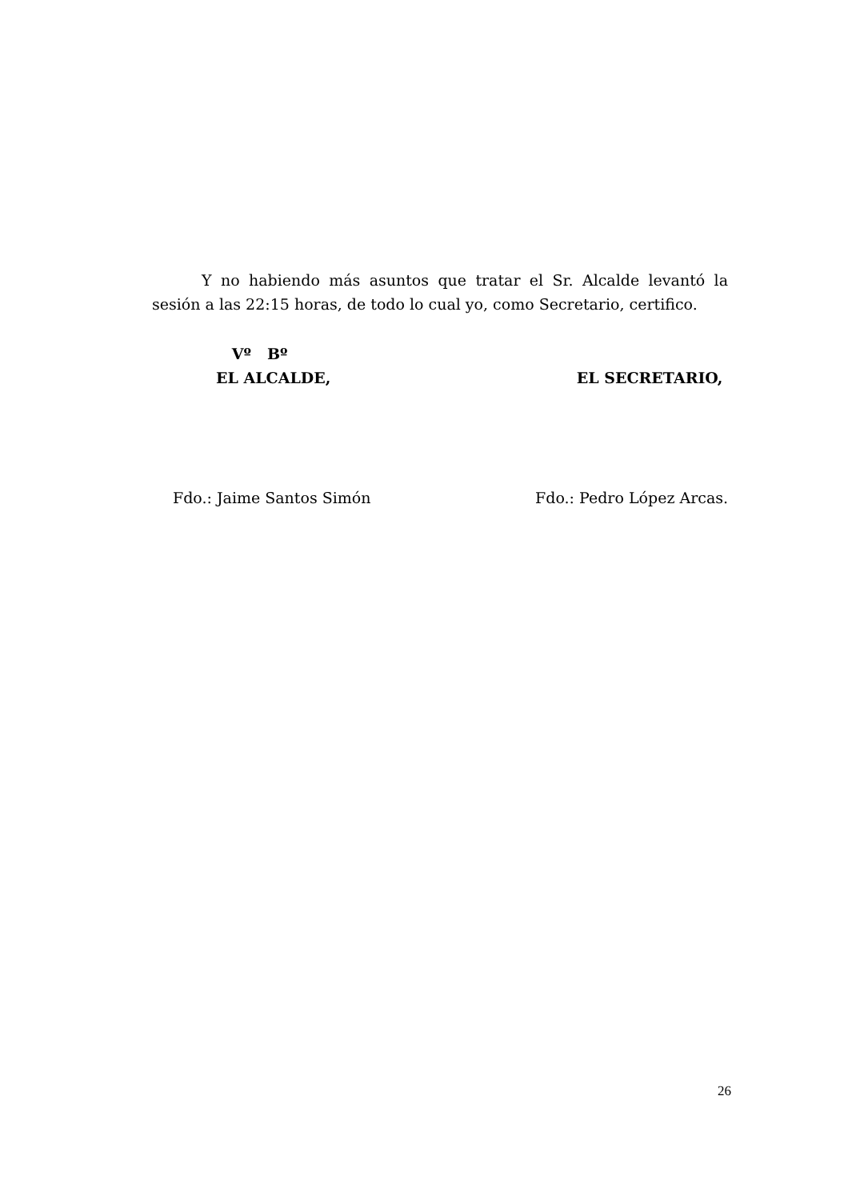Y no habiendo más asuntos que tratar el Sr. Alcalde levantó la sesión a las 22:15 horas, de todo lo cual yo, como Secretario, certifico.
Vº Bº
EL ALCALDE,
EL SECRETARIO,
Fdo.: Jaime Santos Simón Fdo.: Pedro López Arcas.
26